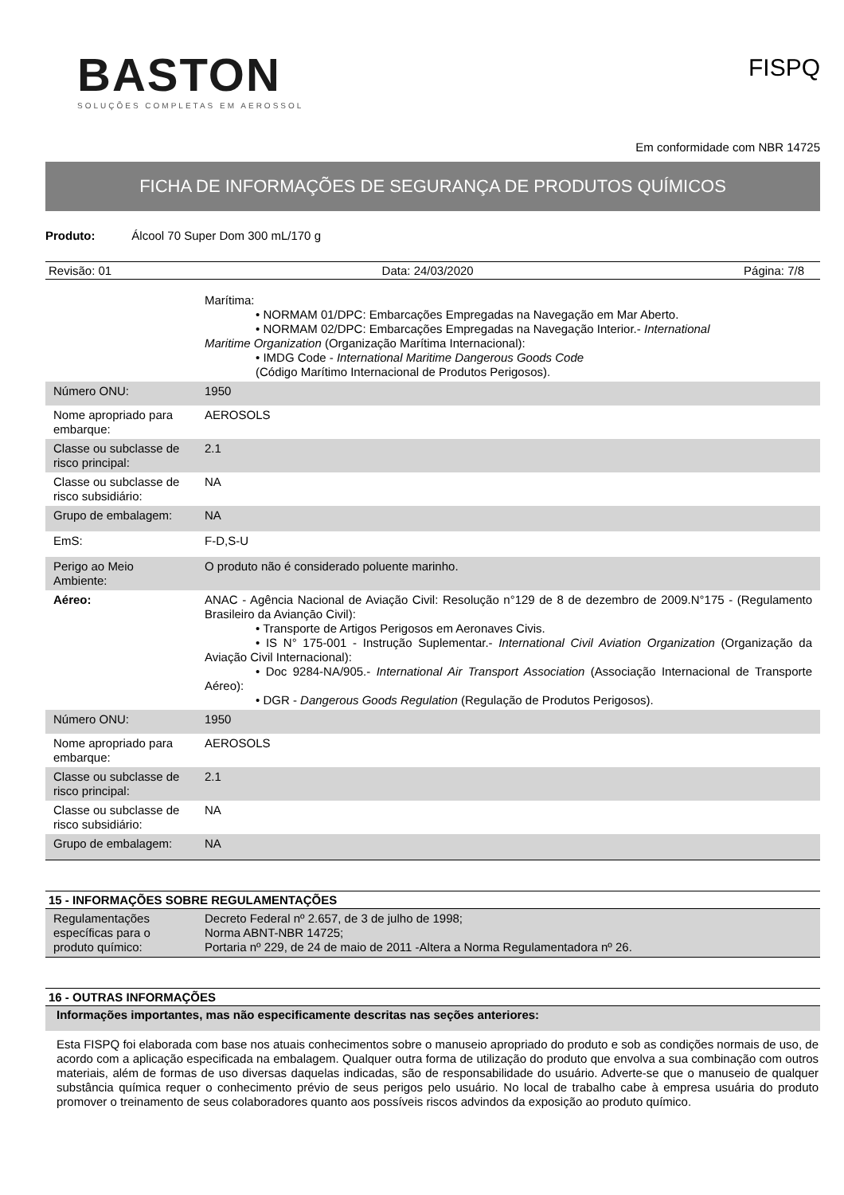BASTON
SOLUÇÕES COMPLETAS EM AEROSSOL
FISPQ
Em conformidade com NBR 14725
FICHA DE INFORMAÇÕES DE SEGURANÇA DE PRODUTOS QUÍMICOS
Produto: Álcool 70 Super Dom 300 mL/170 g
Revisão: 01 Data: 24/03/2020 Página: 7/8
| | Marítima: • NORMAM 01/DPC: Embarcações Empregadas na Navegação em Mar Aberto. • NORMAM 02/DPC: Embarcações Empregadas na Navegação Interior.- International Maritime Organization (Organização Marítima Internacional): • IMDG Code - International Maritime Dangerous Goods Code (Código Marítimo Internacional de Produtos Perigosos). |
| Número ONU: | 1950 |
| Nome apropriado para embarque: | AEROSOLS |
| Classe ou subclasse de risco principal: | 2.1 |
| Classe ou subclasse de risco subsidiário: | NA |
| Grupo de embalagem: | NA |
| EmS: | F-D,S-U |
| Perigo ao Meio Ambiente: | O produto não é considerado poluente marinho. |
| Aéreo: | ANAC - Agência Nacional de Aviação Civil: Resolução n°129 de 8 de dezembro de 2009.N°175 - (Regulamento Brasileiro da Aviançāo Civil): • Transporte de Artigos Perigosos em Aeronaves Civis. • IS N° 175-001 - Instrução Suplementar.- International Civil Aviation Organization (Organização da Aviação Civil Internacional): • Doc 9284-NA/905.- International Air Transport Association (Associação Internacional de Transporte Aéreo): • DGR - Dangerous Goods Regulation (Regulação de Produtos Perigosos). |
| Número ONU: | 1950 |
| Nome apropriado para embarque: | AEROSOLS |
| Classe ou subclasse de risco principal: | 2.1 |
| Classe ou subclasse de risco subsidiário: | NA |
| Grupo de embalagem: | NA |
15 - INFORMAÇÕES SOBRE REGULAMENTAÇÕES
| Regulamentações específicas para o produto químico: | Decreto Federal nº 2.657, de 3 de julho de 1998; Norma ABNT-NBR 14725; Portaria nº 229, de 24 de maio de 2011 -Altera a Norma Regulamentadora nº 26. |
16 - OUTRAS INFORMAÇÕES
Informações importantes, mas não especificamente descritas nas seções anteriores:
Esta FISPQ foi elaborada com base nos atuais conhecimentos sobre o manuseio apropriado do produto e sob as condições normais de uso, de acordo com a aplicação especificada na embalagem. Qualquer outra forma de utilização do produto que envolva a sua combinação com outros materiais, além de formas de uso diversas daquelas indicadas, são de responsabilidade do usuário. Adverte-se que o manuseio de qualquer substância química requer o conhecimento prévio de seus perigos pelo usuário. No local de trabalho cabe à empresa usuária do produto promover o treinamento de seus colaboradores quanto aos possíveis riscos advindos da exposição ao produto químico.